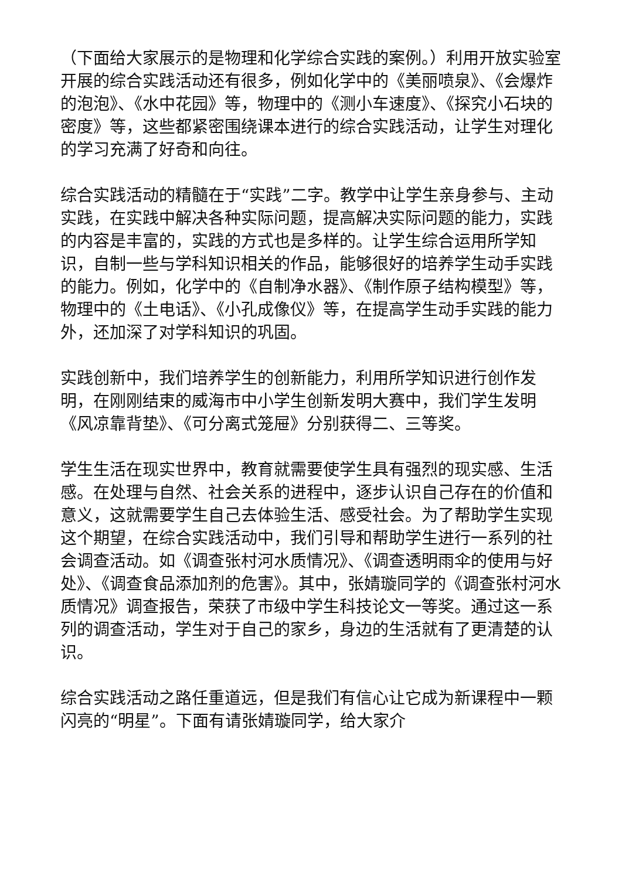（下面给大家展示的是物理和化学综合实践的案例。）利用开放实验室开展的综合实践活动还有很多，例如化学中的《美丽喷泉》、《会爆炸的泡泡》、《水中花园》等，物理中的《测小车速度》、《探究小石块的密度》等，这些都紧密围绕课本进行的综合实践活动，让学生对理化的学习充满了好奇和向往。
综合实践活动的精髓在于“实践”二字。教学中让学生亲身参与、主动实践，在实践中解决各种实际问题，提高解决实际问题的能力，实践的内容是丰富的，实践的方式也是多样的。让学生综合运用所学知识，自制一些与学科知识相关的作品，能够很好的培养学生动手实践的能力。例如，化学中的《自制净水器》、《制作原子结构模型》等，物理中的《土电话》、《小孔成像仪》等，在提高学生动手实践的能力外，还加深了对学科知识的巩固。
实践创新中，我们培养学生的创新能力，利用所学知识进行创作发明，在刚刚结束的威海市中小学生创新发明大赛中，我们学生发明《风凉靠背垫》、《可分离式笼屉》分别获得二、三等奖。
学生生活在现实世界中，教育就需要使学生具有强烈的现实感、生活感。在处理与自然、社会关系的进程中，逐步认识自己存在的价值和意义，这就需要学生自己去体验生活、感受社会。为了帮助学生实现这个期望，在综合实践活动中，我们引导和帮助学生进行一系列的社会调查活动。如《调查张村河水质情况》、《调查透明雨伞的使用与好处》、《调查食品添加剂的危害》。其中，张婧璇同学的《调查张村河水质情况》调查报告，荣获了市级中学生科技论文一等奖。通过这一系列的调查活动，学生对于自己的家乡，身边的生活就有了更清楚的认识。
综合实践活动之路任重道远，但是我们有信心让它成为新课程中一颗闪亮的“明星”。下面有请张婧璇同学，给大家介